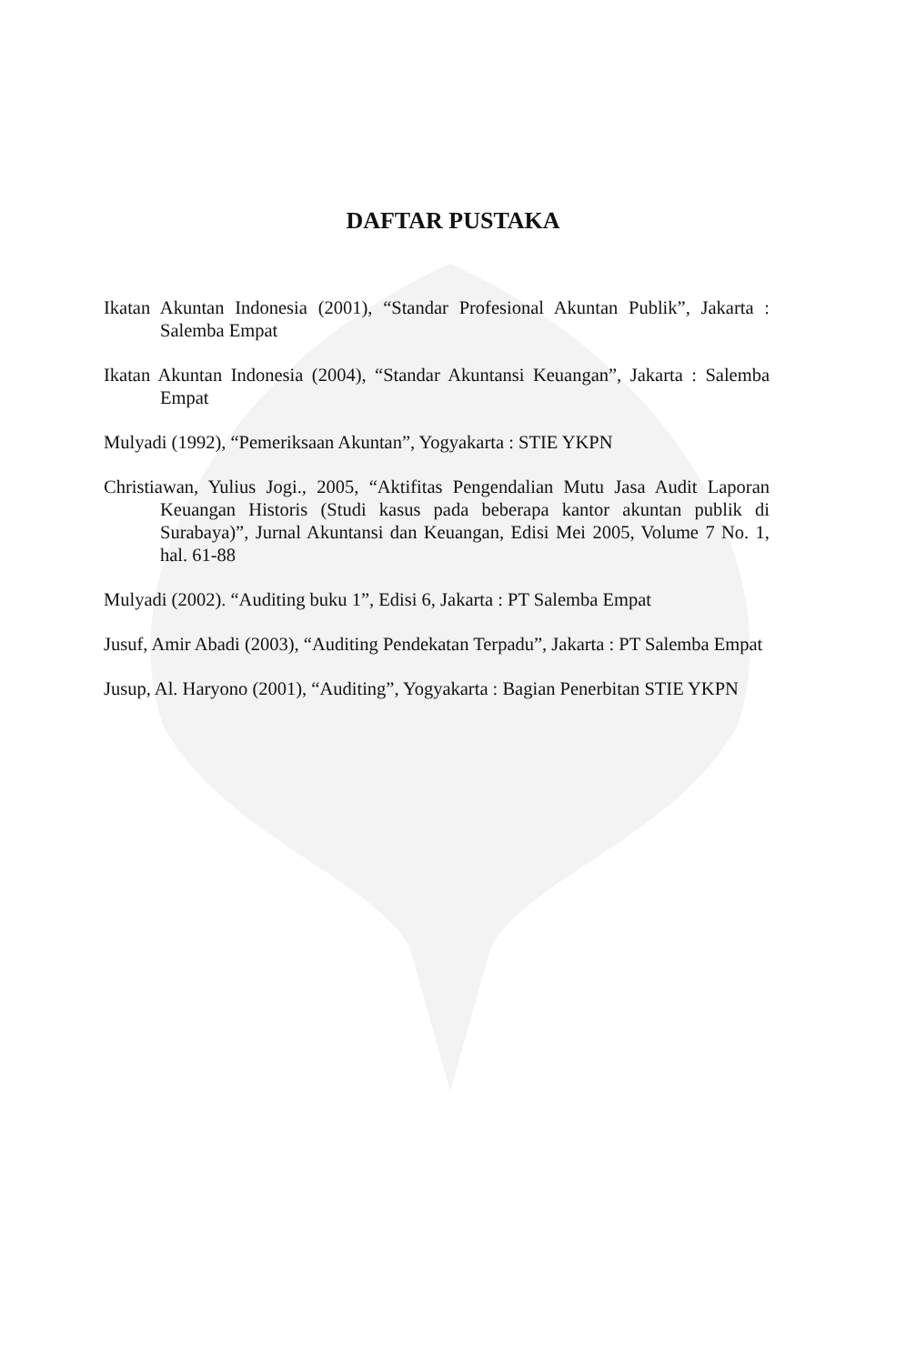DAFTAR PUSTAKA
Ikatan Akuntan Indonesia (2001), “Standar Profesional Akuntan Publik”, Jakarta : Salemba Empat
Ikatan Akuntan Indonesia (2004), “Standar Akuntansi Keuangan”, Jakarta : Salemba Empat
Mulyadi (1992), “Pemeriksaan Akuntan”, Yogyakarta : STIE YKPN
Christiawan, Yulius Jogi., 2005, “Aktifitas Pengendalian Mutu Jasa Audit Laporan Keuangan Historis (Studi kasus pada beberapa kantor akuntan publik di Surabaya)”, Jurnal Akuntansi dan Keuangan, Edisi Mei 2005, Volume 7 No. 1, hal. 61-88
Mulyadi (2002). “Auditing buku 1”, Edisi 6, Jakarta : PT Salemba Empat
Jusuf, Amir Abadi (2003), “Auditing Pendekatan Terpadu”, Jakarta : PT Salemba Empat
Jusup, Al. Haryono (2001), “Auditing”, Yogyakarta : Bagian Penerbitan STIE YKPN